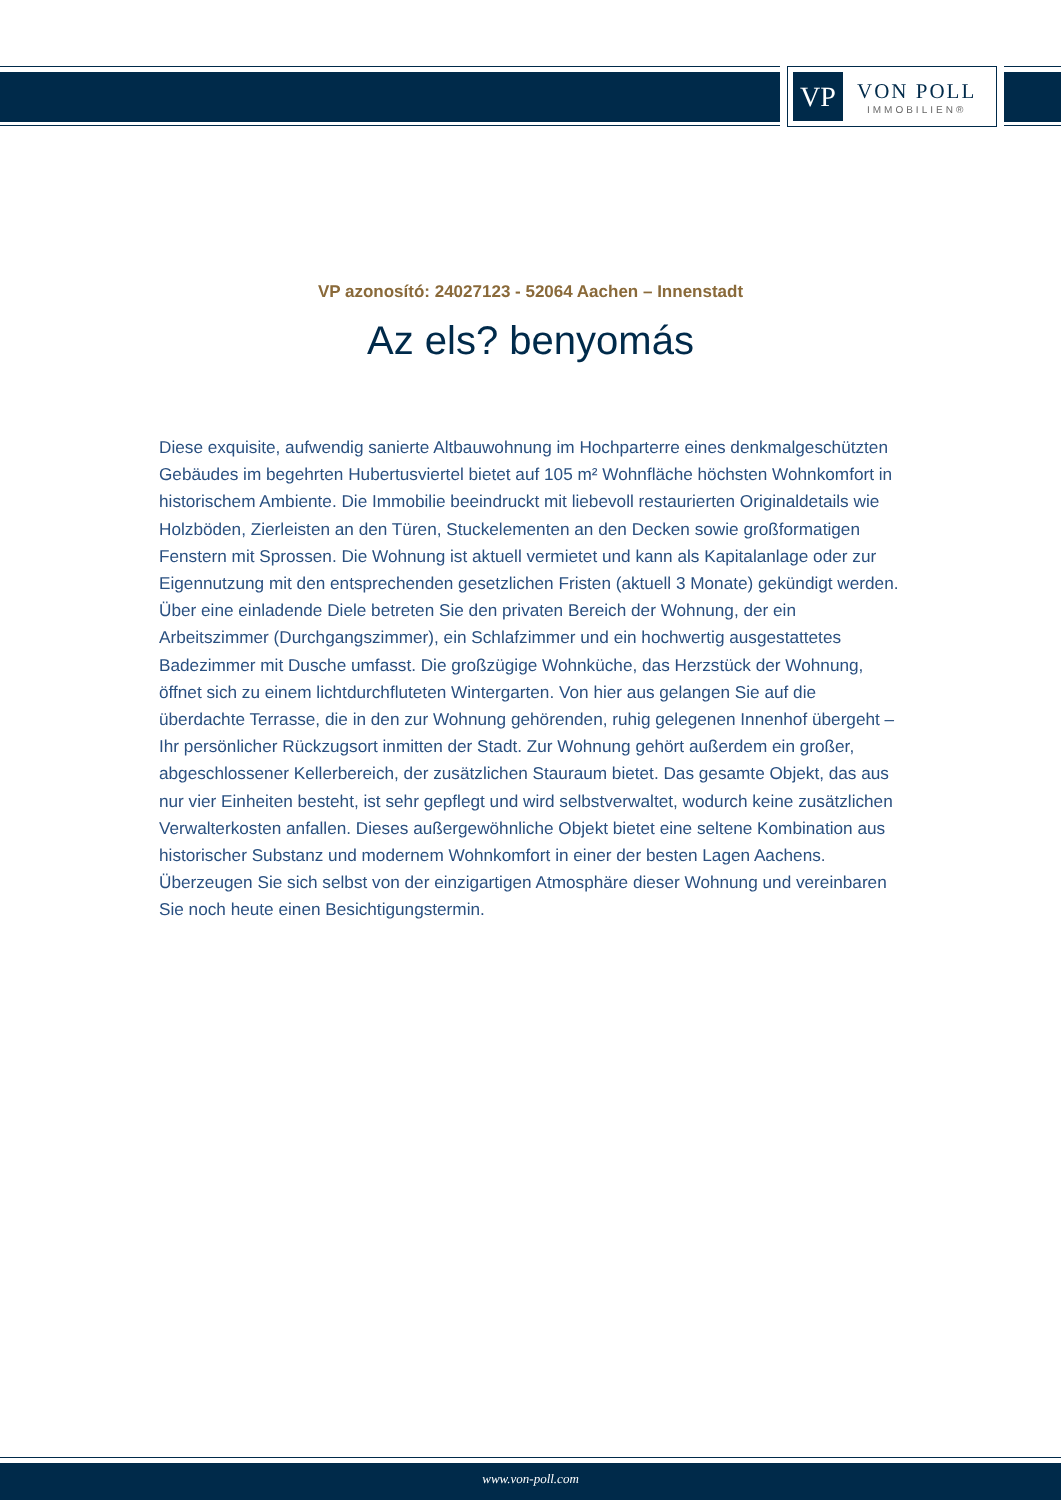VP
VON POLL
IMMOBILIEN®
VP azonosító: 24027123 - 52064 Aachen – Innenstadt
Az els? benyomás
Diese exquisite, aufwendig sanierte Altbauwohnung im Hochparterre eines denkmalgeschützten Gebäudes im begehrten Hubertusviertel bietet auf 105 m² Wohnfläche höchsten Wohnkomfort in historischem Ambiente. Die Immobilie beeindruckt mit liebevoll restaurierten Originaldetails wie Holzböden, Zierleisten an den Türen, Stuckelementen an den Decken sowie großformatigen Fenstern mit Sprossen. Die Wohnung ist aktuell vermietet und kann als Kapitalanlage oder zur Eigennutzung mit den entsprechenden gesetzlichen Fristen (aktuell 3 Monate) gekündigt werden. Über eine einladende Diele betreten Sie den privaten Bereich der Wohnung, der ein Arbeitszimmer (Durchgangszimmer), ein Schlafzimmer und ein hochwertig ausgestattetes Badezimmer mit Dusche umfasst. Die großzügige Wohnküche, das Herzstück der Wohnung, öffnet sich zu einem lichtdurchfluteten Wintergarten. Von hier aus gelangen Sie auf die überdachte Terrasse, die in den zur Wohnung gehörenden, ruhig gelegenen Innenhof übergeht – Ihr persönlicher Rückzugsort inmitten der Stadt. Zur Wohnung gehört außerdem ein großer, abgeschlossener Kellerbereich, der zusätzlichen Stauraum bietet. Das gesamte Objekt, das aus nur vier Einheiten besteht, ist sehr gepflegt und wird selbstverwaltet, wodurch keine zusätzlichen Verwalterkosten anfallen. Dieses außergewöhnliche Objekt bietet eine seltene Kombination aus historischer Substanz und modernem Wohnkomfort in einer der besten Lagen Aachens. Überzeugen Sie sich selbst von der einzigartigen Atmosphäre dieser Wohnung und vereinbaren Sie noch heute einen Besichtigungstermin.
www.von-poll.com